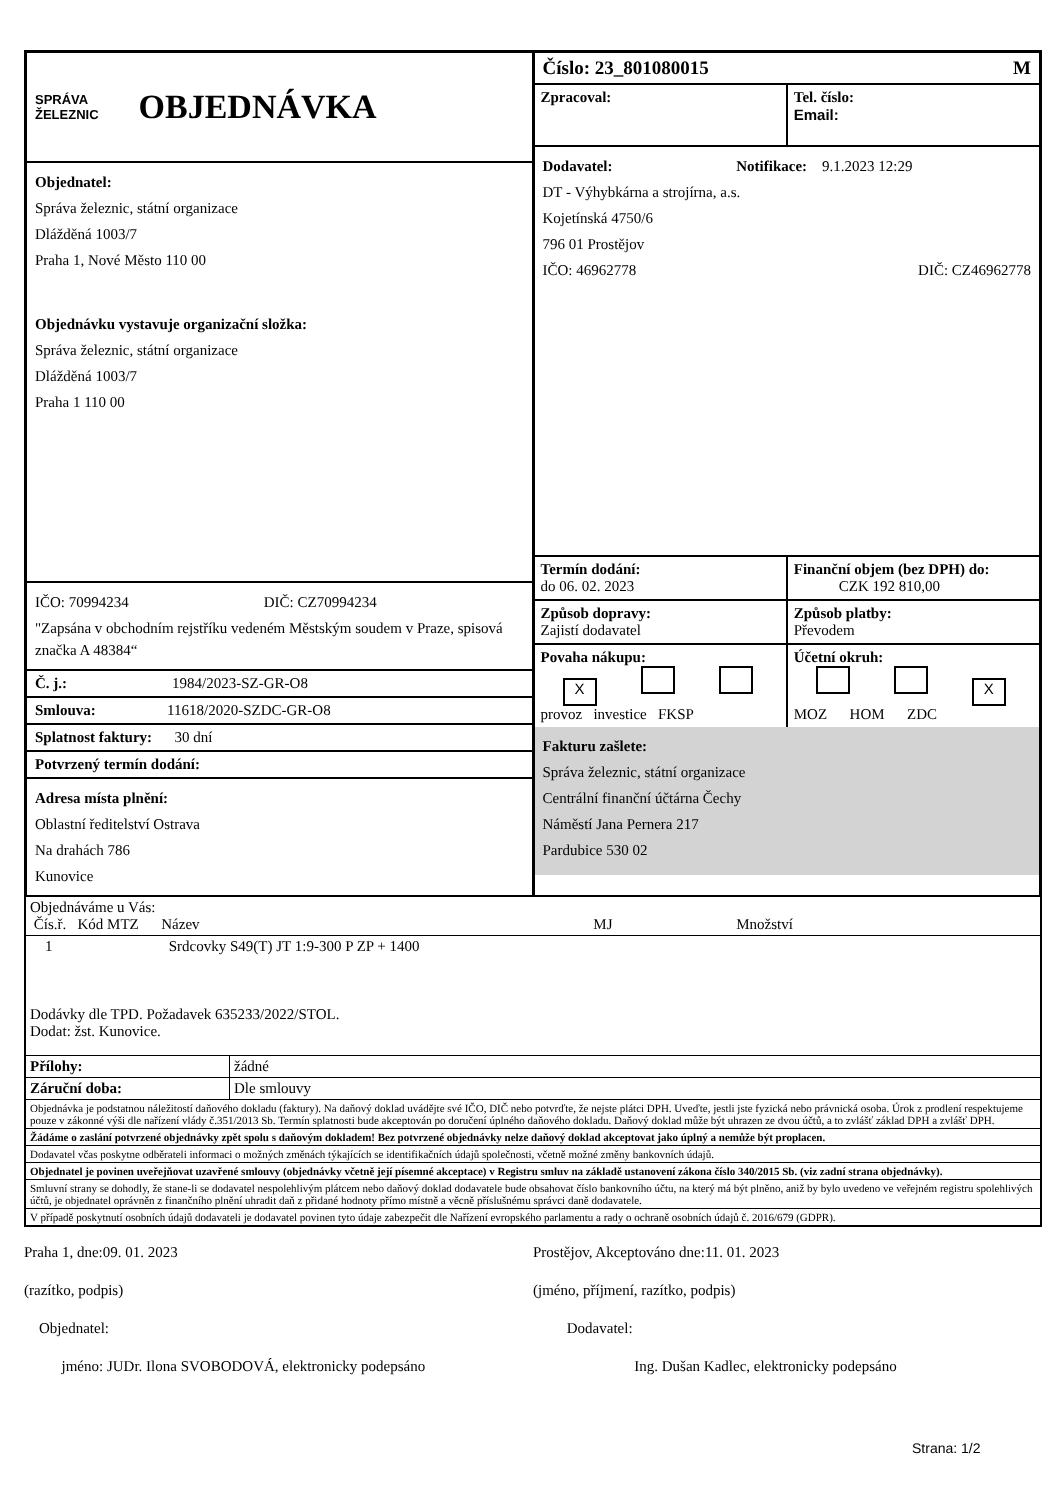SPRÁVA
ŽELEZNIC
OBJEDNÁVKA
Objednatel:
Správa železnic, státní organizace
Dlážděná 1003/7
Praha 1, Nové Město 110 00
Objednávku vystavuje organizační složka:
Správa železnic, státní organizace
Dlážděná 1003/7
Praha 1 110 00
IČO: 70994234 DIČ: CZ70994234
"Zapsána v obchodním rejstříku vedeném Městským soudem v Praze, spisová značka A 48384“
Č. j.: 1984/2023-SZ-GR-O8
Smlouva: 11618/2020-SZDC-GR-O8
Splatnost faktury: 30 dní
Potvrzený termín dodání:
Adresa místa plnění:
Oblastní ředitelství Ostrava
Na drahách 786
Kunovice
Číslo: 23_801080015 M
Zpracoval: Tel. číslo:
Email:
Dodavatel: Notifikace: 9.1.2023 12:29
DT - Výhybkárna a strojírna, a.s.
Kojetínská 4750/6
796 01 Prostějov
IČO: 46962778 DIČ: CZ46962778
Termín dodání:
do 06. 02. 2023
Finanční objem (bez DPH) do:
CZK 192 810,00
Způsob dopravy:
Zajistí dodavatel
Způsob platby:
Převodem
Povaha nákupu:
X
provoz investice FKSP
Účetní okruh:
X
MOZ HOM ZDC
Fakturu zašlete:
Správa železnic, státní organizace
Centrální finanční účtárna Čechy
Náměstí Jana Pernera 217
Pardubice 530 02
| Objednáváme u Vás: Čís.ř. Kód MTZ Název MJ Množství | |
| 1 Srdcovky S49(T) JT 1:9-300 P ZP + 1400 Dodávky dle TPD. Požadavek 635233/2022/STOL. Dodat: žst. Kunovice. | |
| Přílohy: | žádné |
| Záruční doba: | Dle smlouvy |
| Objednávka je podstatnou náležitostí daňového dokladu (faktury). Na daňový doklad uvádějte své IČO, DIČ nebo potvrďte, že nejste plátci DPH. Uveďte, jestli jste fyzická nebo právnická osoba. Úrok z prodlení respektujeme pouze v zákonné výši dle nařízení vlády č.351/2013 Sb. Termín splatnosti bude akceptován po doručení úplného daňového dokladu. Daňový doklad může být uhrazen ze dvou účtů, a to zvlášť základ DPH a zvlášť DPH. | |
| Žádáme o zaslání potvrzené objednávky zpět spolu s daňovým dokladem! Bez potvrzené objednávky nelze daňový doklad akceptovat jako úplný a nemůže být proplacen. | |
| Dodavatel včas poskytne odběrateli informaci o možných změnách týkajících se identifikačních údajů společnosti, včetně možné změny bankovních údajů. | |
| Objednatel je povinen uveřejňovat uzavřené smlouvy (objednávky včetně její písemné akceptace) v Registru smluv na základě ustanovení zákona číslo 340/2015 Sb. (viz zadní strana objednávky). | |
| Smluvní strany se dohodly, že stane-li se dodavatel nespolehlivým plátcem nebo daňový doklad dodavatele bude obsahovat číslo bankovního účtu, na který má být plněno, aniž by bylo uvedeno ve veřejném registru spolehlivých účtů, je objednatel oprávněn z finančního plnění uhradit daň z přidané hodnoty přímo místně a věcně příslušnému správci daně dodavatele. | |
| V případě poskytnutí osobních údajů dodavateli je dodavatel povinen tyto údaje zabezpečit dle Nařízení evropského parlamentu a rady o ochraně osobních údajů č. 2016/679 (GDPR). | |
Praha 1, dne:09. 01. 2023
(razítko, podpis)
Objednatel:
jméno: JUDr. Ilona SVOBODOVÁ, elektronicky podepsáno
Prostějov, Akceptováno dne:11. 01. 2023
(jméno, příjmení, razítko, podpis)
Dodavatel:
Ing. Dušan Kadlec, elektronicky podepsáno
Strana: 1/2